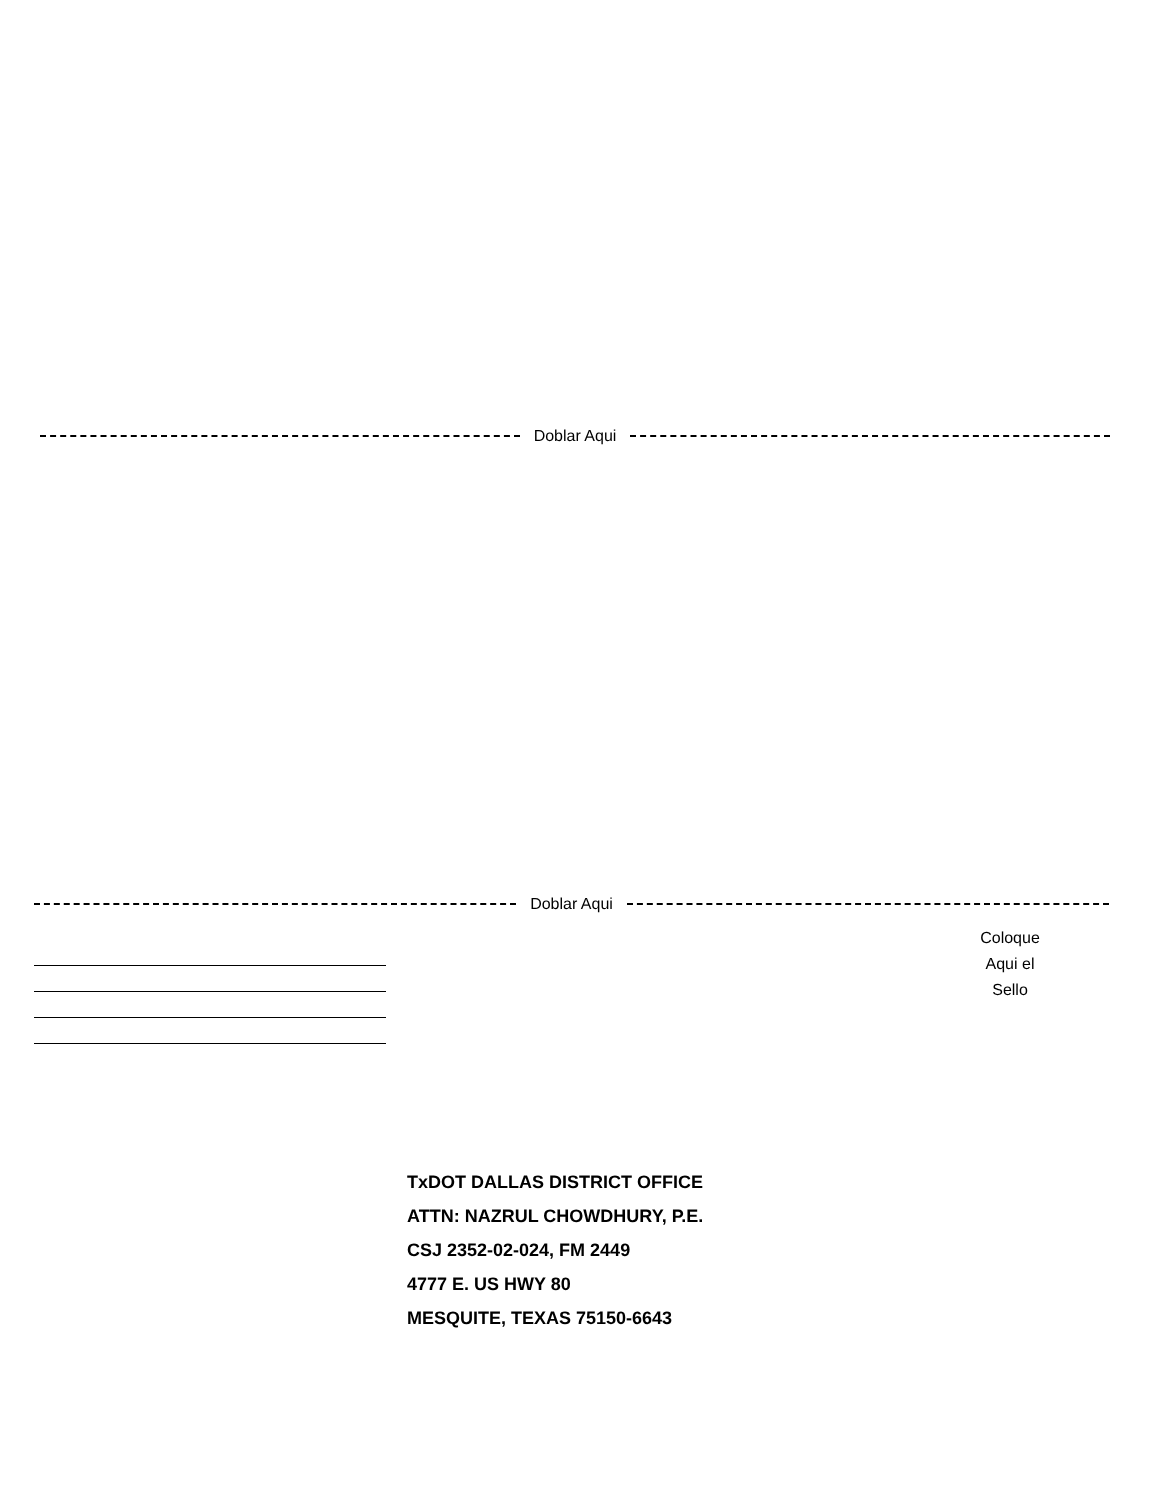Doblar Aqui
Doblar Aqui
Coloque
Aqui el
Sello
TxDOT DALLAS DISTRICT OFFICE
ATTN: NAZRUL CHOWDHURY, P.E.
CSJ 2352-02-024, FM 2449
4777 E. US HWY 80
MESQUITE, TEXAS 75150-6643